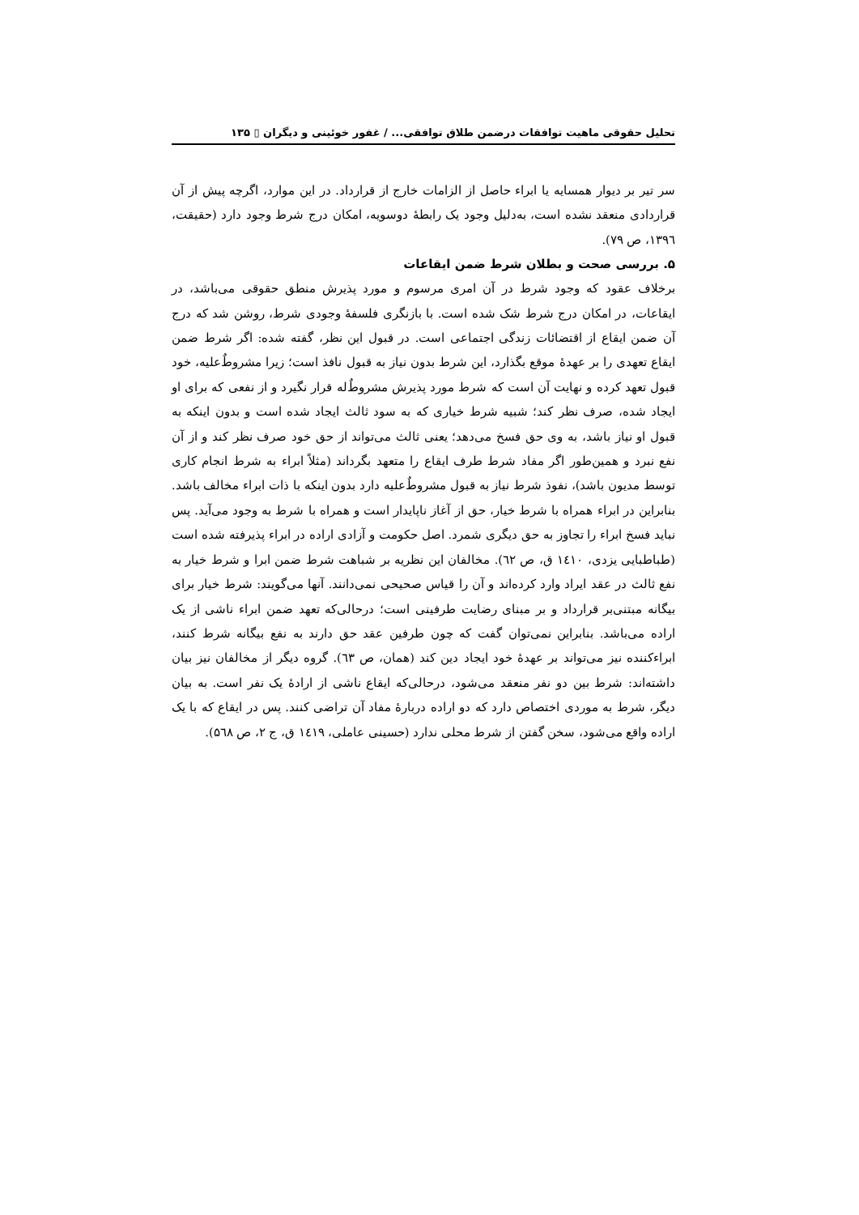تحلیل حقوقی ماهیت توافقات درضمن طلاق توافقی... / غفور خوئینی و دیگران ▯ ۱۳۵
سر تیر بر دیوار همسایه یا ابراء حاصل از الزامات خارج از قرارداد. در این موارد، اگرچه پیش از آن قراردادی منعقد نشده است، به‌دلیل وجود یک رابطهٔ دوسویه، امکان درج شرط وجود دارد (حقیقت، ۱۳۹٦، ص ۷۹).
۵. بررسی صحت و بطلان شرط ضمن ایقاعات
برخلاف عقود که وجود شرط در آن امری مرسوم و مورد پذیرش منطق حقوقی می‌باشد، در ایقاعات، در امکان درج شرط شک شده است. با بازنگری فلسفهٔ وجودی شرط، روشن شد که درج آن ضمن ایقاع از اقتضائات زندگی اجتماعی است. در قبول این نظر، گفته شده: اگر شرط ضمن ایقاع تعهدی را بر عهدهٔ موقع بگذارد، این شرط بدون نیاز به قبول نافذ است؛ زیرا مشروطٌ‌علیه، خود قبول تعهد کرده و نهایت آن است که شرط مورد پذیرش مشروطٌ‌له قرار نگیرد و از نفعی که برای او ایجاد شده، صرف نظر کند؛ شبیه شرط خیاری که به سود ثالث ایجاد شده است و بدون اینکه به قبول او نیاز باشد، به وی حق فسخ می‌دهد؛ یعنی ثالث می‌تواند از حق خود صرف نظر کند و از آن نفع نبرد و همین‌طور اگر مفاد شرط طرف ایقاع را متعهد بگرداند (مثلاً ابراء به شرط انجام کاری توسط مدیون باشد)، نفوذ شرط نیاز به قبول مشروطٌ‌علیه دارد بدون اینکه با ذات ابراء مخالف باشد. بنابراین در ابراء همراه با شرط خیار، حق از آغاز ناپایدار است و همراه با شرط به وجود می‌آید. پس نباید فسخ ابراء را تجاوز به حق دیگری شمرد. اصل حکومت و آزادی اراده در ابراء پذیرفته شده است (طباطبایی یزدی، ۱٤۱۰ ق، ص ٦۲). مخالفان این نظریه بر شباهت شرط ضمن ابرا و شرط خیار به نفع ثالث در عقد ایراد وارد کرده‌اند و آن را قیاس صحیحی نمی‌دانند. آنها می‌گویند: شرط خیار برای بیگانه مبتنی‌بر قرارداد و بر مبنای رضایت طرفینی است؛ درحالی‌که تعهد ضمن ابراء ناشی از یک اراده می‌باشد. بنابراین نمی‌توان گفت که چون طرفین عقد حق دارند به نفع بیگانه شرط کنند، ابراءکننده نیز می‌تواند بر عهدهٔ خود ایجاد دین کند (همان، ص ٦۳). گروه دیگر از مخالفان نیز بیان داشته‌اند: شرط بین دو نفر منعقد می‌شود، درحالی‌که ایقاع ناشی از ارادهٔ یک نفر است. به بیان دیگر، شرط به موردی اختصاص دارد که دو اراده دربارهٔ مفاد آن تراضی کنند. پس در ایقاع که با یک اراده واقع می‌شود، سخن گفتن از شرط محلی ندارد (حسینی عاملی، ۱٤۱۹ ق، ج ۲، ص ۵٦۸).